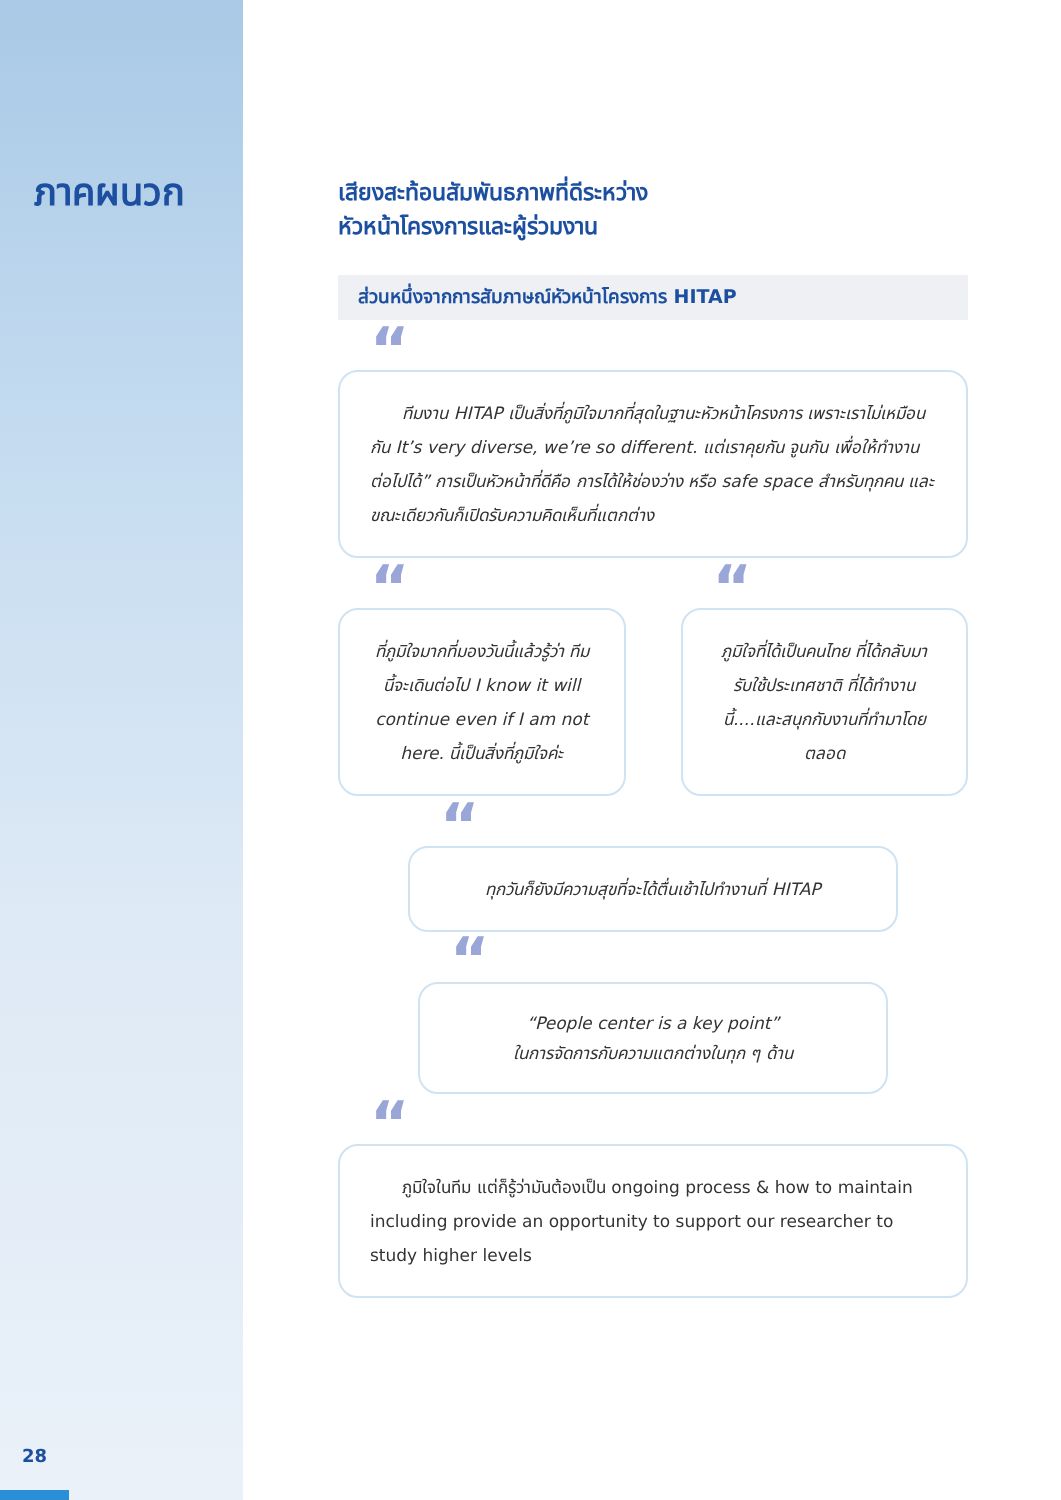ภาคผนวก
เสียงสะท้อนสัมพันธภาพที่ดีระหว่าง
หัวหน้าโครงการและผู้ร่วมงาน
ส่วนหนึ่งจากการสัมภาษณ์หัวหน้าโครงการ HITAP
ทีมงาน HITAP เป็นสิ่งที่ภูมิใจมากที่สุดในฐานะหัวหน้าโครงการ เพราะเราไม่เหมือนกัน It’s very diverse, we’re so different. แต่เราคุยกัน จูนกัน เพื่อให้ทำงานต่อไปได้” การเป็นหัวหน้าที่ดีคือ การได้ให้ช่องว่าง หรือ safe space สำหรับทุกคน และขณะเดียวกันก็เปิดรับความคิดเห็นที่แตกต่าง
ที่ภูมิใจมากที่มองวันนี้แล้วรู้ว่า ทีมนี้จะเดินต่อไป I know it will continue even if I am not here. นี้เป็นสิ่งที่ภูมิใจค่ะ
ภูมิใจที่ได้เป็นคนไทย ที่ได้กลับมารับใช้ประเทศชาติ ที่ได้ทำงานนี้....และสนุกกับงานที่ทำมาโดยตลอด
ทุกวันก็ยังมีความสุขที่จะได้ตื่นเช้าไปทำงานที่ HITAP
“People center is a key point”
ในการจัดการกับความแตกต่างในทุก ๆ ด้าน
ภูมิใจในทีม แต่ก็รู้ว่ามันต้องเป็น ongoing process & how to maintain including provide an opportunity to support our researcher to study higher levels
28